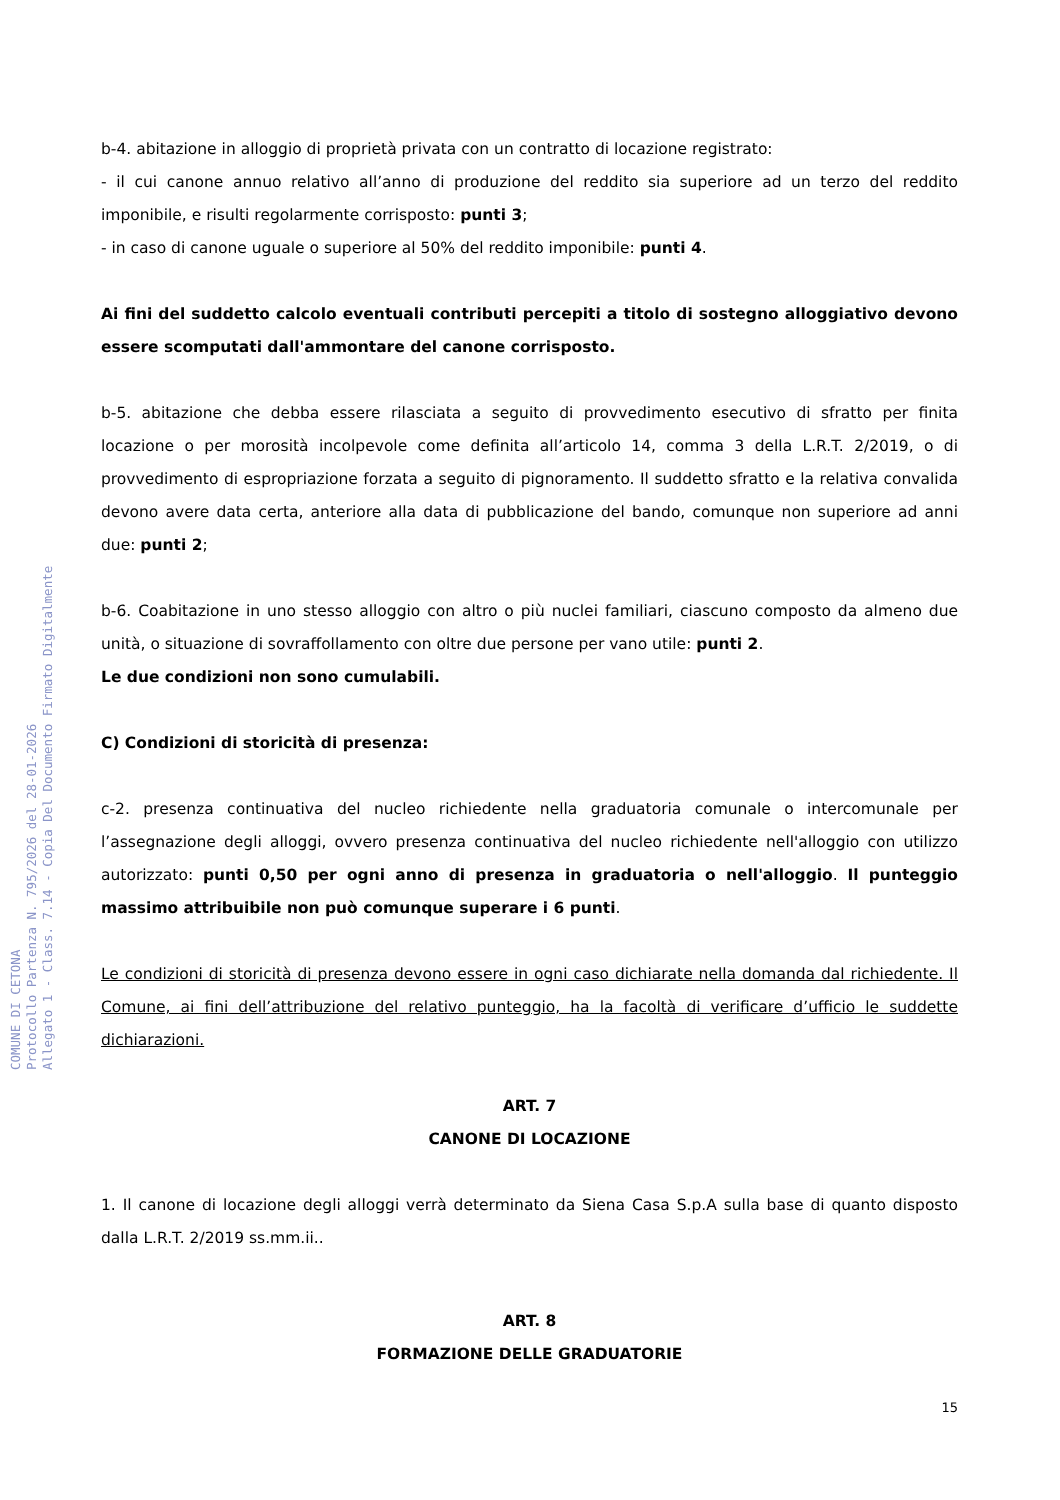COMUNE DI CETONA
Protocollo Partenza N. 795/2026 del 28-01-2026
Allegato 1 - Class. 7.14 - Copia Del Documento Firmato Digitalmente
b-4. abitazione in alloggio di proprietà privata con un contratto di locazione registrato:
- il cui canone annuo relativo all’anno di produzione del reddito sia superiore ad un terzo del reddito imponibile, e risulti regolarmente corrisposto: punti 3;
- in caso di canone uguale o superiore al 50% del reddito imponibile: punti 4.
Ai fini del suddetto calcolo eventuali contributi percepiti a titolo di sostegno alloggiativo devono essere scomputati dall'ammontare del canone corrisposto.
b-5. abitazione che debba essere rilasciata a seguito di provvedimento esecutivo di sfratto per finita locazione o per morosità incolpevole come definita all’articolo 14, comma 3 della L.R.T. 2/2019, o di provvedimento di espropriazione forzata a seguito di pignoramento. Il suddetto sfratto e la relativa convalida devono avere data certa, anteriore alla data di pubblicazione del bando, comunque non superiore ad anni due: punti 2;
b-6. Coabitazione in uno stesso alloggio con altro o più nuclei familiari, ciascuno composto da almeno due unità, o situazione di sovraffollamento con oltre due persone per vano utile: punti 2.
Le due condizioni non sono cumulabili.
C) Condizioni di storicità di presenza:
c-2. presenza continuativa del nucleo richiedente nella graduatoria comunale o intercomunale per l’assegnazione degli alloggi, ovvero presenza continuativa del nucleo richiedente nell'alloggio con utilizzo autorizzato: punti 0,50 per ogni anno di presenza in graduatoria o nell'alloggio. Il punteggio massimo attribuibile non può comunque superare i 6 punti.
Le condizioni di storicità di presenza devono essere in ogni caso dichiarate nella domanda dal richiedente. Il Comune, ai fini dell’attribuzione del relativo punteggio, ha la facoltà di verificare d’ufficio le suddette dichiarazioni.
ART. 7
CANONE DI LOCAZIONE
1. Il canone di locazione degli alloggi verrà determinato da Siena Casa S.p.A sulla base di quanto disposto dalla L.R.T. 2/2019 ss.mm.ii..
ART. 8
FORMAZIONE DELLE GRADUATORIE
15